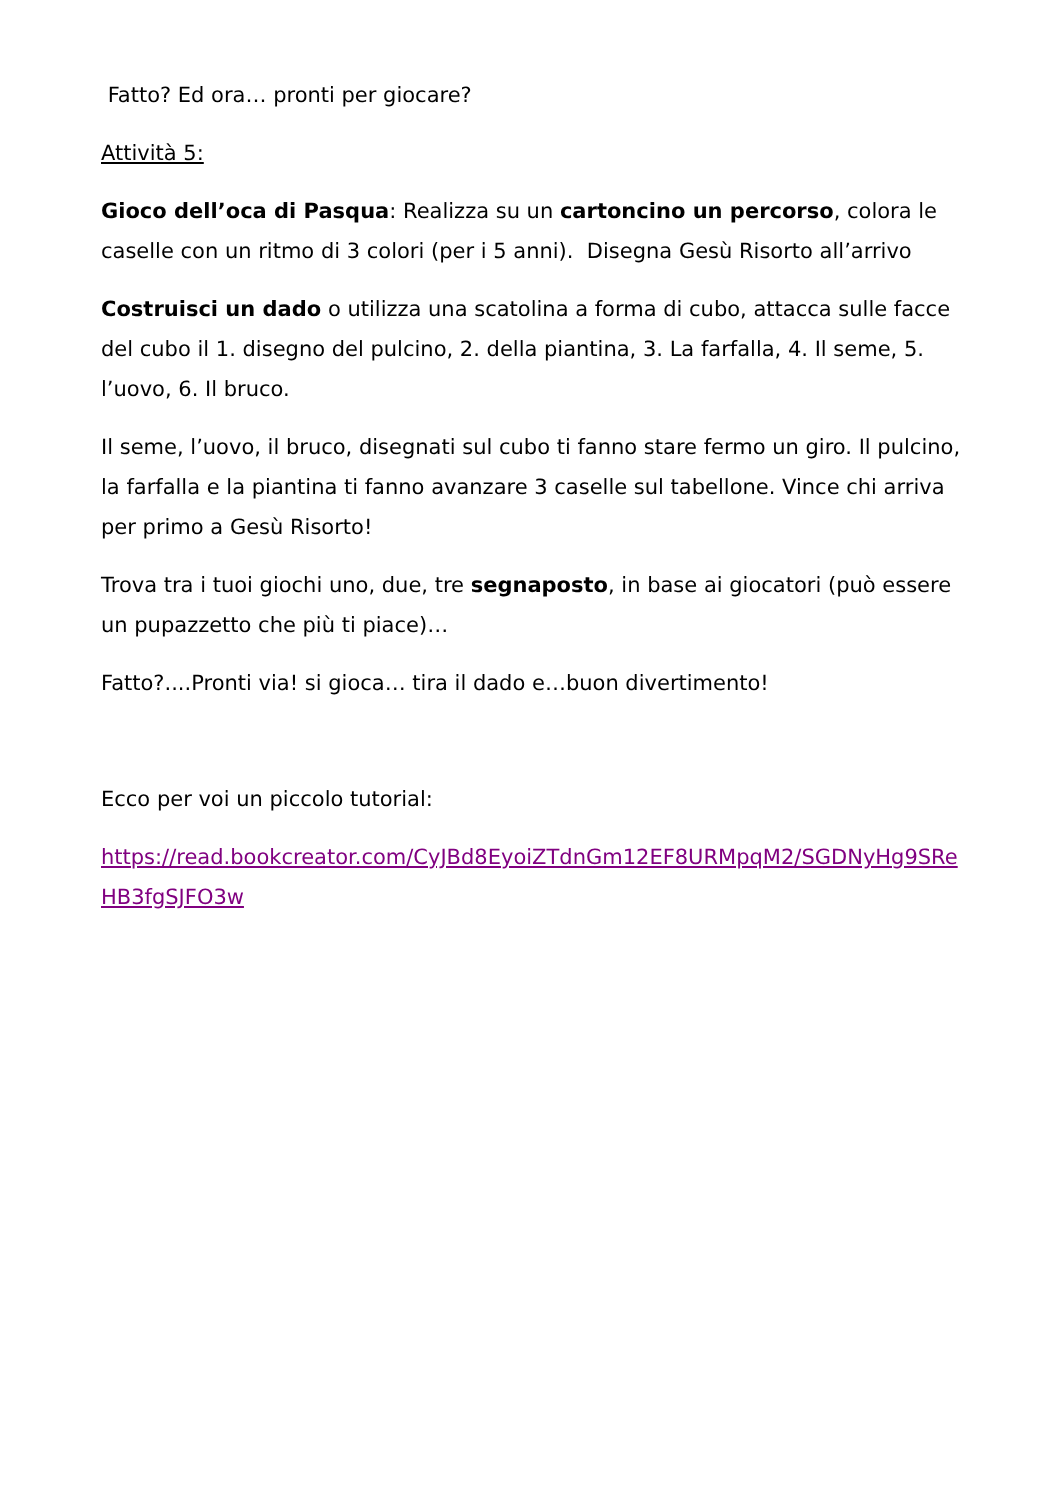Fatto? Ed ora… pronti per giocare?
Attività 5:
Gioco dell’oca di Pasqua: Realizza su un cartoncino un percorso, colora le caselle con un ritmo di 3 colori (per i 5 anni). Disegna Gesù Risorto all’arrivo
Costruisci un dado o utilizza una scatolina a forma di cubo, attacca sulle facce del cubo il 1. disegno del pulcino, 2. della piantina, 3. La farfalla, 4. Il seme, 5. l’uovo, 6. Il bruco.
Il seme, l’uovo, il bruco, disegnati sul cubo ti fanno stare fermo un giro. Il pulcino, la farfalla e la piantina ti fanno avanzare 3 caselle sul tabellone. Vince chi arriva per primo a Gesù Risorto!
Trova tra i tuoi giochi uno, due, tre segnaposto, in base ai giocatori (può essere un pupazzetto che più ti piace)…
Fatto?....Pronti via! si gioca… tira il dado e…buon divertimento!
Ecco per voi un piccolo tutorial:
https://read.bookcreator.com/CyJBd8EyoiZTdnGm12EF8URMpqM2/SGDNyHg9SReHB3fgSJFO3w